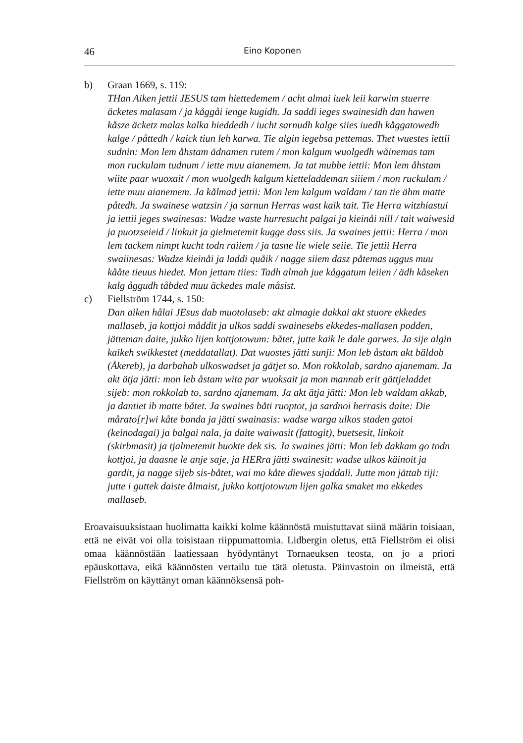46 Eino Koponen
b) Graan 1669, s. 119:
THan Aiken jettii JESUS tam hiettedemem / acht almai iuek leii karwim stuerre äcketes malasam / ja kåggåi ienge kugidh. Ja saddi ieges swainesidh dan hawen kåsze äcketz malas kalka hieddedh / iucht sarnudh kalge siies iuedh kåggatowedh kalge / påttedh / kaick tiun leh karwa. Tie algin iegebsa pettemas. Thet wuestes iettii sudnin: Mon lem åhstam ädnamen rutem / mon kalgum wuolgedh wåinemas tam mon ruckulam tudnum / iette muu aianemem. Ja tat mubbe iettii: Mon lem åhstam wiite paar wuoxait / mon wuolgedh kalgum kietteladdeman siiiem / mon ruckulam / iette muu aianemem. Ja kålmad jettii: Mon lem kalgum waldam / tan tie ähm matte påtedh. Ja swainese watzsin / ja sarnun Herras wast kaik tait. Tie Herra witzhiastui ja iettii jeges swainesas: Wadze waste hurresucht palgai ja kieinåi nill / tait waiwesid ja puotzseieid / linkuit ja gielmetemit kugge dass siis. Ja swaines jettii: Herra / mon lem tackem nimpt kucht todn raiiem / ja tasne lie wiele seiie. Tie jettii Herra swaiinesas: Wadze kieinåi ja laddi quåik / nagge siiem dasz påtemas uggus muu kååte tieuus hiedet. Mon jettam tiies: Tadh almah jue kåggatum leiien / ädh kåseken kalg åggudh tåbded muu äckedes male måsist.
c) Fiellström 1744, s. 150:
Dan aiken hålai JEsus dab muotolaseb: akt almagie dakkai akt stuore ekkedes mallaseb, ja kottjoi måddit ja ulkos saddi swainesebs ekkedes-mallasen podden, jätteman daite, jukko lijen kottjotowum: båtet, jutte kaik le dale garwes. Ja sije algin kaikeh swikkestet (meddatallat). Dat wuostes jätti sunji: Mon leb åstam akt bäldob (Åkereb), ja darbahab ulkoswadset ja gätjet so. Mon rokkolab, sardno ajanemam. Ja akt ätja jätti: mon leb åstam wita par wuoksait ja mon mannab erit gättjeladdet sijeb: mon rokkolab to, sardno ajanemam. Ja akt ätja jätti: Mon leb waldam akkab, ja dantiet ib matte båtet. Ja swaines båti ruoptot, ja sardnoi herrasis daite: Die mårato[r]wi kåte bonda ja jätti swainasis: wadse warga ulkos staden gatoi (keinodagai) ja balgai nala, ja daite waiwasit (fattogit), buetsesit, linkoit (skirbmasit) ja tjalmetemit buokte dek sis. Ja swaines jätti: Mon leb dakkam go todn kottjoi, ja daasne le anje saje, ja HERra jätti swainesit: wadse ulkos käinoit ja gardit, ja nagge sijeb sis-båtet, wai mo kåte diewes sjaddali. Jutte mon jättab tiji: jutte i guttek daiste ålmaist, jukko kottjotowum lijen galka smaket mo ekkedes mallaseb.
Eroavaisuuksistaan huolimatta kaikki kolme käännöstä muistuttavat siinä määrin toisiaan, että ne eivät voi olla toisistaan riippumattomia. Lidbergin oletus, että Fiellström ei olisi omaa käännöstään laatiessaan hyödyntänyt Tornaeuksen teosta, on jo a priori epäuskottava, eikä käännösten vertailu tue tätä oletusta. Päinvastoin on ilmeistä, että Fiellström on käyttänyt oman käännöksensä poh-